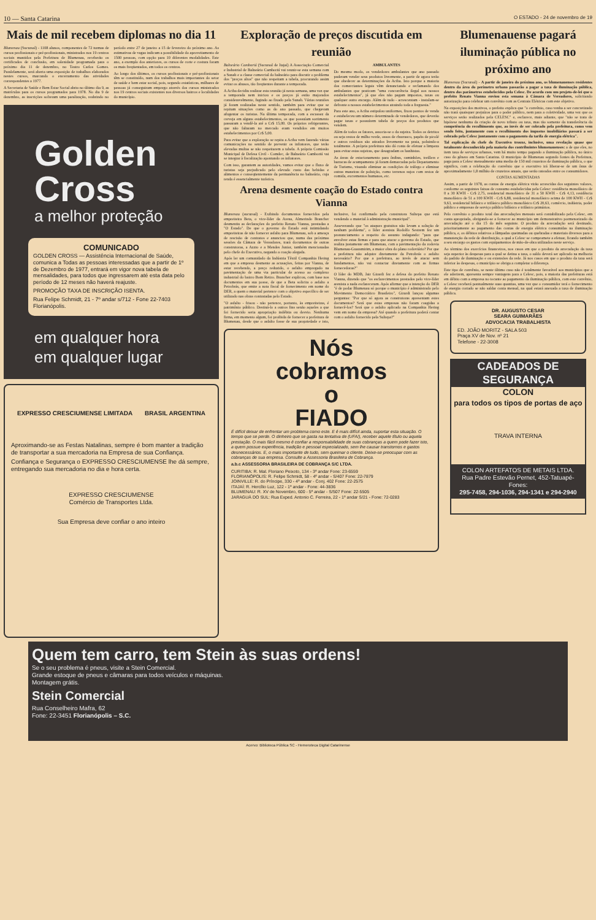10 — Santa Catarina O ESTADO - 24 de novembro de 19
Mais de mil recebem diplomas no dia 11
Blumenau (Sucursal) - 1108 alunos, componentes de 72 turmas de cursos profissionais e pré-profissionais, ministrados nos 19 centros sociais mantidos pela Prefeitura de Blumenau, receberão os certificados de conclusão, em solenidade programada para o próximo dia 11 de dezembro, no Teatro Carlos Gomes. Paralelamente, será aberta uma exposição de trabalhos elaborados nestes cursos, marcando o encerramento das atividades correspondentes a 1977.
A Secretaria de Saúde e Bem Estar Social abriu no último dia 9, as matrículas para os cursos programados para 1978. No dia 9 de dezembro, as inscrições sofreram uma paralização, reabrindo no período entre 27 de janeiro a 15 de fevereiro do próximo ano. As estimativas de vagas indicam a possibilidade do aproveitamento de 1500 pessoas, com opção para 10 diferentes modalidades. Este ano, a exemplo dos anteriores, os cursos de corte e costura foram os mais freqüentados, em todos os centros.
Ao longo dos últimos, os cursos profissionais e pré-profissionais têm se constituído, num dos trabalhos mais importantes do setor de saúde e bem estar social, pois, segundo estatísticas, milhares de pessoas já conseguiram emprego através dos cursos ministrados nos 19 centros sociais existentes nos diversos bairros e localidades do município.
Golden
Cross
a melhor proteção
COMUNICADO
GOLDEN CROSS — Assistência Internacional de Saúde, comunica a Todas as pessoas interessadas que a partir de 1º de Dezembro de 1977, entrará em vigor nova tabela de mensalidades, para todos que ingressarem até esta data pelo período de 12 meses não haverá reajuste.
PROMOÇÃO TAXA DE INSCRIÇÃO ISENTA.
Rua Felipe Schmidt, 21 - 7º andar s/712 - Fone 22-7403 Florianópolis.
em qualquer hora
em qualquer lugar
EXPRESSO CRESCIUMENSE LIMITADA BRASIL ARGENTINA
Aproximando-se as Festas Natalinas, sempre é bom manter a tradição de transportar a sua mercadoria na Empresa de sua Confiança.
Confiança e Segurança o EXPRESSO CRESCIUMENSE lhe dá sempre, entregando sua mercadoria no dia e hora certa.
EXPRESSO CRESCIUMENSE
Comércio de Transportes Ltda.
Sua Empresa deve confiar o ano inteiro
Exploração de preços discutida em reunião
Balneário Camboriú (Sucursal de Itajaí) A Associação Comercial e Industrial de Balneário Camboriú vai reunir-se esta semana com a Sunab e a classe comercial do balneário para discutir o problema dos "preços altos" que não respeitam a tabela, procurando assim evitar os abusos, tão freqüentes durante a temporada.
A Aciba decidiu realizar esta reunião já nesta semana, uma vez que a temporada nem iniciou e os preços já estão majorados consideravelmente, fugindo ao fixado pela Sunab. Várias reuniões já foram realizadas neste sentido, também para evitar que se repitam situações como as do ano passado, que chegavam afugentar os turistas. Na última temporada, com a escassez da cerveja em alguns estabelecimentos, os que possuíam sortimento passaram a vendê-la até a Cr$ 15,00. Os próprios refrigerantes, que não faltaram no mercado eram vendidos em muitos estabelecimentos por Cr$ 5,00.
Para evitar que a exploração se repita a Aciba vem fazendo várias comunicações no sentido de prevenir os infratores, que terão elevadas multas se não respeitarem a tabela. A própria Comissão Municipal de Defesa Civil - Comdec, de Balneário Camboriú vai se integrar à fiscalização apontando os infratores.
Com isso, garantem as autoridades, vamos evitar que o fluxo de turistas seja prejudicado pelo elevado custo das bebidas e alimentos e conseqüentemente da permanência no balneário, cuja renda é essencialmente turística.
AMBULANTES
Do mesmo modo, os vendedores ambulantes que ano passado puderam vender seus produtos livremente, a partir de agora terão que obedecer as determinações da Aciba. Isto porque a maioria dos comerciantes legais vêm denunciando e reclamando dos ambulantes que praticam "uma concorrência ilegal aos nossos estabelecimentos", já que eles não pagam impostos, taxas ou qualquer outro encargo. Além de tudo - acrescentam - instalam-se defronte a nossos estabelecimentos atraindo toda a freguesia."
Para este ano, a Aciba estipulou uniformes, fixou pontos de venda e estabeleceu um número determinado de vendedores, que deverão pagar taxas e possuírem tabela de preços dos produtos que vendem.
Além de todos os fatores, associa-se o da sujeira. Todos os detritos ou seja restos de milho verde, ossos de churrasco, papéis de picolé e outros resíduos são atirados livremente na praia, poluindo-a totalmente. A própria prefeitura não dá conta de efetuar a limpeza para evitar estas sujeiras, que desagradam os banhistas.
As áreas de estacionamento para ônibus, caminhões, treillers e barracas de acampamento já foram demarcadas pelo Departamento de Turismo, visando eliminar as condições de tráfego e eliminar outras maneiras de poluição, como terrenos sujos com restos de comida, excrementos humanos, etc.
Arena desmente coação do Estado contra Vianna
Blumenau (sucursal) - Exibindo documentos fornecidos pela empreiteira Beta, o vice-líder da Arena, Almerindo Brancher desmentiu as declarações do prefeito Renato Vianna, prestadas a "O Estado". De que o governo do Estado está intimidando empreiteiras de não fornecer asfalto para Blumenau, sob a ameaça de rescisão de contratos e anunciou que, numa das próximas sessões da Câmara de Vereadores, trará documentos de outras construtoras, a Azzto e a Mendes Junior, também mencionadas pelo chefe do Executivo, negando a coação alegada.
Após ler um comunidado da Indústria Têxtil Companhia Hering em que a empresa desmente as acusações, feitas por Vianna, de estar recebendo, a preço reduzido, o asfalto empregado na pavimentação de uma via particular de acesso ao complexo industrial do bairro Bom Retiro. Brancher explicou, com base nos documentos em sua posse, de que a Beta solicita o asfalto a Petrobrás, que emite a nota fiscal de fornecimento em nome do DER, a quem o material pertence com o objetivo específico de ser utilizado nas obras contratadas pelo Estado.
"O asfalto - frisou - não pertence, portanto, às empreiteiras, é patrimônio público. Destiná-lo a outros fins senão aqueles a que foi fornecido seria apropriação indébita ou desvio. Nenhuma firma, em momento algum, foi proibida de fornecer a prefeitura de Blumenau, desde que o asfalto fosse de sua propriedade e isto, inclusive, foi confirmado pela construtora Sultepa que está vendendo o material à administração municipal".
Asseverando que "os ataques gratuitos não levam a solução de nenhum problema", o líder arenista Rodolfo Sestrem fez um pronunciamento a respeito do assunto indagando: "para que envolver estas firmas e para que atacar o governo do Estado, que realiza justamente em Blumenau, com a pavimentação da rodovia Blumenau-Guaramirim, a maior obra do plano rodoviário? Por que a prefeitura não adquire diretamente da Petrobrás o asfalto necessário? Por que a prefeitura, ao invés de atacar sem fundamentos, não vai contactar diretamente com as firmas fornecedoras?"
O líder do MDB, Jair Girardi fez a defesa do prefeito Renato Vianna, dizendo que "os esclarecimentos prestados pelo vice-líder arenista a nada esclareceram. Após afirmar que a intenção do DER "é de podar Blumenau só porque o município é administrado pelo Movimento Democrático Brasileiro", Girardi lançou algumas perguntas: "Por que só agora as construtoras apresentam estes documentos? Será que estas empresas não foram coagidas a fornecê-los? Será que o asfalto aplicado na Companhia Hering vem em nome da empresa? Até quando a prefeitura poderá contar com o asfalto fornecido pela Sultepa?"
Nós
cobramos
o
FIADO
É difícil deixar de enfrentar um problema como este. E é mais difícil ainda, suportar esta situação. O tempo que se perde. O dinheiro que se gasta na tentativa de (UFA!), receber aquele título ou aquela prestação. O mais fácil mesmo é confiar a responsabilidade de suas cobranças a quem pode fazer isto, a quem possue experiência, tradição e pessoal especializado, sem lhe causar transtornos e gastos desnecessários. E, o mais importante de tudo, sem queimar o cliente. Deixe-se preocupar com as cobranças de sua empresa. Consulte a Assessoria Brasileira de Cobrança.
a.b.c ASSESSORIA BRASILEIRA DE COBRANÇA S/C LTDA.
CURITIBA: R. Mal. Floriano Peixoto, 134 - 3º andar Fone: 23-6559
FLORIANÓPOLIS: R. Felipe Schmidt, 58 - 4º andar - S/407 Fone: 22-7879
JOINVILLE: R. do Príncipe, 330 - 4º andar - Conj. 402 Fone: 22-2575
ITAJAÍ: R. Hercílio Luz, 122 - 1º andar - Fone: 44-3836
BLUMENAU: R. XV de Novembro, 600 - 5º andar - S/507 Fone: 22-5505
JARAGUÁ DO SUL: Rua Exped. Antonio C. Ferreira, 22 - 1º andar S/21 - Fone: 72-0283
Blumenauense pagará iluminação pública no próximo ano
Blumenau (Sucursal) - A partir de janeiro do próximo ano, os blumenauenses residentes dentro da área do perímetro urbano passarão a pagar a taxa de iluminação pública, dentro dos parâmetros estabelecidos pela Celesc. De acordo com um projeto-de-lei que o prefeito Renato Vianna enviou esta semana à Câmara de Vereadores, solicitando autorização para celebrar um convênio com as Centrais Elétricas com este objetivo.
Na exposições dos motivos, o prefeito explica que "o convênio, caso venha a ser concretizado não trará quaisquer prejuízos para o poder público, nem para a coletividade, uma vez que os serviços serão realizados pela CELESC" e, esclarece, mais adiante, que "não se trata de hipótese nenhuma da criação de novo tributo ou taxa, mas tão somente da transferência da competência do recolhimento que, ao invés de ser cobrado pela prefeitura, como vem sendo feito, juntamente com o recolhimento dos impostos imobiliários passará a ser cobrado pela Celesc juntamente com o pagamento da tarifa de energia elétrica".
Tal explicação do chefe do Executivo trouxe, inclusive, uma revelação quase que totalmente desconhecida pela maioria dos contribuintes blumenauenses: a de que eles, no item taxa de serviços urbanos, vem há muito tempo pagando a iluminação pública, no único caso do gênero em Santa Catarina. O município de Blumenau segundo fontes da Prefeitura, paga para a Celesc mensalmente uma media de 150 mil cruzeiros de iluminação pública, o que significa, com a celebração do convênio que o executivo irá liberar-se de um ônus de aproximadamente 1,8 milhão de cruzeiros anuais, que serão rateados entre os consumidores.
CONTAS AUMENTADAS
Assim, a partir de 1978, as contas de energia elétrica virão acrescidas dos seguintes valores, conforme os seguintes faixas de consumo estabelecidas pela Celesc: residência monofásico de 0 a 30 KWH - Cr$ 2,75, residencial monofásico de 31 a 50 KWH - Cr$ 4,13, residência monofásico de 51 a 100 KWH - Cr$ 6,88, residencial monofásico acima de 100 KWH - Cr$ 9,63, residencial bifásico e trifásico público monofásico Cr$ 20,63, comércio, indústria, poder público e empresas de serviço público bifásico e trifásico primários.
Pelo convênio o produto total das arrecadações mensais será contabilizado pela Celesc, em conta apropriada, obrigando-se a fornecer ao município um demonstrativo pormenorizado da arrecadação até o dia 15 do mês seguinte. O produto da arrecadação será destinado, prioritariamente ao pagamento das contas de energia elétrica consumidas na iluminação pública, e, os débitos relativos a lâmpadas queimadas ou quebradas e materiais diversos para a manutenção da rede de distribuição, a qual a Celesc se compromete a efetuar, ficando também a seu encargo os gastos com equipamentos de mão-de-obra utilizados neste serviço.
Ao término dos exercícios financeiros, nos casos em que o produto da arrecadação da taxa seja superior às despesas para a qual se detina a taxa, o saldo deverá ser aplicado na melhoria do padrão de iluminação e ou extensões da rede. Já nos casos em que o produto da taxa será inferior às despesas, o município se obriga a completar a diferença.
Este tipo de convênio, se neste último caso não é totalmente favorável aos municípios que a ele aderirem, apresenta sempre vantagens para a Celesc, pois, a maioria das prefeituras está em débito com a empresa no tocante ao pagamento da iluminação pública, com este convênio, a Celesc receberá pontualmente suas quantias, uma vez que o consumidor terá o fornecimento de energia cortado se não saldar conta mensal, na qual estará anexada a taxa de iluminação pública.
DR. AUGUSTO CESAR
SEARA GUIMARÃES
ADVOCACIA TRABALHISTA
ED. JOÃO MORITZ - SALA 503
Praça XV de Nov. nº 21
Telefone - 22-3008
CADEADOS DE
SEGURANÇA
COLON
para todos os tipos de portas de aço
TRAVA INTERNA
COLON ARTEFATOS DE METAIS LTDA.
Rua Padre Estevão Pernet, 452-Tatuapé-Fones:
295-7458, 294-1036, 294-1341 e 294-2940
Quem tem carro, tem Stein às suas ordens!
Se o seu problema é pneus, visite a Stein Comercial.
Grande estoque de pneus e câmaras para todos veículos e máquinas.
Montagem grátis.
Stein Comercial
Rua Conselheiro Mafra, 62
Fone: 22-3451 Florianópolis – S.C.
Acervo: Biblioteca Pública SC - Hemeroteca Digital Catarinense